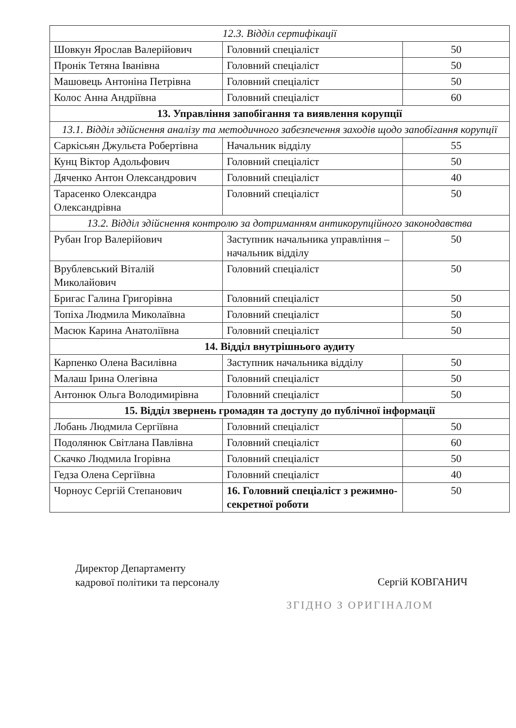| 12.3. Відділ сертифікації | | |
| --- | --- | --- |
| Шовкун Ярослав Валерійович | Головний спеціаліст | 50 |
| Пронік Тетяна Іванівна | Головний спеціаліст | 50 |
| Машовець Антоніна Петрівна | Головний спеціаліст | 50 |
| Колос Анна Андріївна | Головний спеціаліст | 60 |
| 13. Управління запобігання та виявлення корупції | | |
| 13.1. Відділ здійснення аналізу та методичного забезпечення заходів щодо запобігання корупції | | |
| Саркісьян Джульєта Робертівна | Начальник відділу | 55 |
| Кунц Віктор Адольфович | Головний спеціаліст | 50 |
| Дяченко Антон Олександрович | Головний спеціаліст | 40 |
| Тарасенко Олександра Олександрівна | Головний спеціаліст | 50 |
| 13.2. Відділ здійснення контролю за дотриманням антикорупційного законодавства | | |
| Рубан Ігор Валерійович | Заступник начальника управління – начальник відділу | 50 |
| Врублевський Віталій Миколайович | Головний спеціаліст | 50 |
| Бригас Галина Григорівна | Головний спеціаліст | 50 |
| Топіха Людмила Миколаївна | Головний спеціаліст | 50 |
| Масюк Карина Анатоліївна | Головний спеціаліст | 50 |
| 14. Відділ внутрішнього аудиту | | |
| Карпенко Олена Василівна | Заступник начальника відділу | 50 |
| Малаш Ірина Олегівна | Головний спеціаліст | 50 |
| Антонюк Ольга Володимирівна | Головний спеціаліст | 50 |
| 15. Відділ звернень громадян та доступу до публічної інформації | | |
| Лобань Людмила Сергіївна | Головний спеціаліст | 50 |
| Подолянюк Світлана Павлівна | Головний спеціаліст | 60 |
| Скачко Людмила Ігорівна | Головний спеціаліст | 50 |
| Гедза Олена Сергіївна | Головний спеціаліст | 40 |
| Чорноус Сергій Степанович | 16. Головний спеціаліст з режимно-секретної роботи | 50 |
Директор Департаменту
кадрової політики та персоналу
Сергій КОВГАНИЧ
ЗГІДНО З ОРИГІНАЛОМ